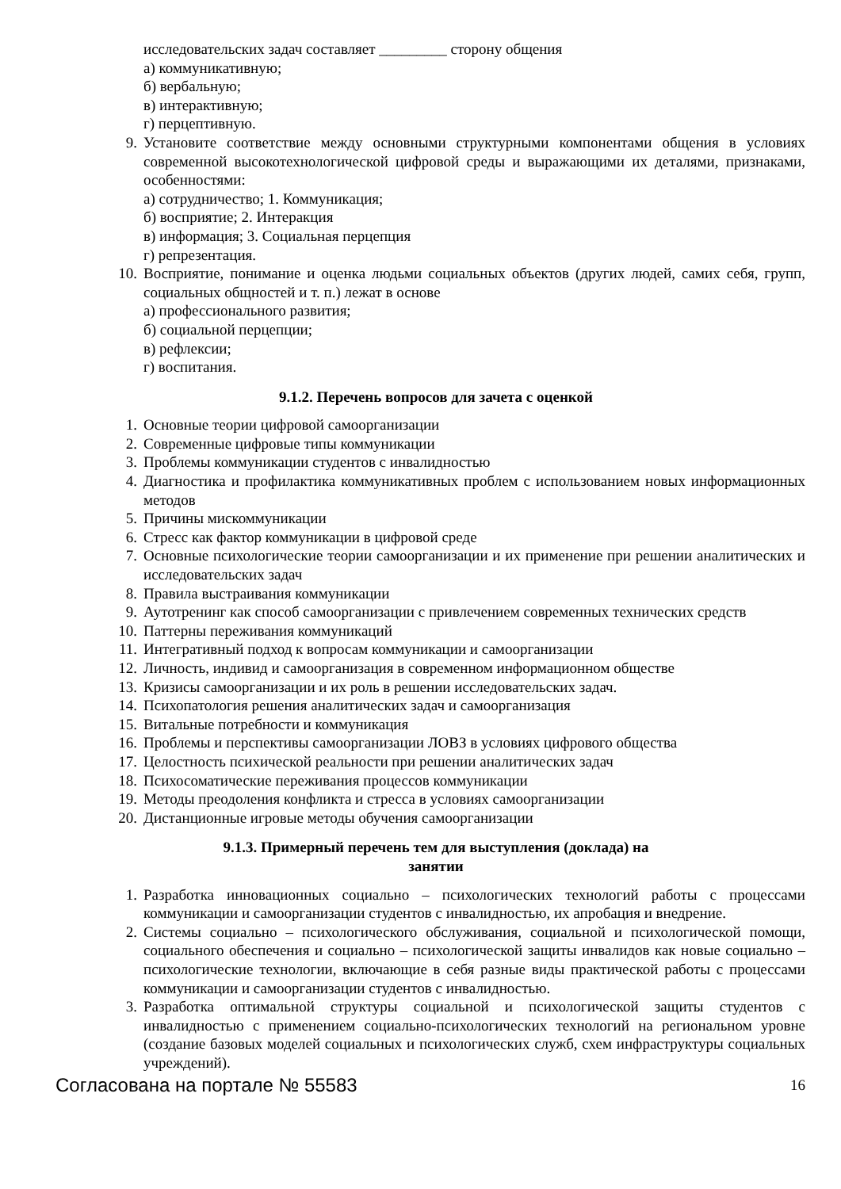исследовательских задач составляет _________ сторону общения
а) коммуникативную;
б) вербальную;
в) интерактивную;
г) перцептивную.
9. Установите соответствие между основными структурными компонентами общения в условиях современной высокотехнологической цифровой среды и выражающими их деталями, признаками, особенностями:
а) сотрудничество; 1. Коммуникация;
б) восприятие; 2. Интеракция
в) информация; 3. Социальная перцепция
г) репрезентация.
10. Восприятие, понимание и оценка людьми социальных объектов (других людей, самих себя, групп, социальных общностей и т. п.) лежат в основе
а) профессионального развития;
б) социальной перцепции;
в) рефлексии;
г) воспитания.
9.1.2. Перечень вопросов для зачета с оценкой
1. Основные теории цифровой самоорганизации
2. Современные цифровые типы коммуникации
3. Проблемы коммуникации студентов с инвалидностью
4. Диагностика и профилактика коммуникативных проблем с использованием новых информационных методов
5. Причины мискоммуникации
6. Стресс как фактор коммуникации в цифровой среде
7. Основные психологические теории самоорганизации и их применение при решении аналитических и исследовательских задач
8. Правила выстраивания коммуникации
9. Аутотренинг как способ самоорганизации с привлечением современных технических средств
10. Паттерны переживания коммуникаций
11. Интегративный подход к вопросам коммуникации и самоорганизации
12. Личность, индивид и самоорганизация в современном информационном обществе
13. Кризисы самоорганизации и их роль в решении исследовательских задач.
14. Психопатология решения аналитических задач и самоорганизация
15. Витальные потребности и коммуникация
16. Проблемы и перспективы самоорганизации ЛОВЗ в условиях цифрового общества
17. Целостность психической реальности при решении аналитических задач
18. Психосоматические переживания процессов коммуникации
19. Методы преодоления конфликта и стресса в условиях самоорганизации
20. Дистанционные игровые методы обучения самоорганизации
9.1.3. Примерный перечень тем для выступления (доклада) на занятии
1. Разработка инновационных социально – психологических технологий работы с процессами коммуникации и самоорганизации студентов с инвалидностью, их апробация и внедрение.
2. Системы социально – психологического обслуживания, социальной и психологической помощи, социального обеспечения и социально – психологической защиты инвалидов как новые социально – психологические технологии, включающие в себя разные виды практической работы с процессами коммуникации и самоорганизации студентов с инвалидностью.
3. Разработка оптимальной структуры социальной и психологической защиты студентов с инвалидностью с применением социально-психологических технологий на региональном уровне (создание базовых моделей социальных и психологических служб, схем инфраструктуры социальных учреждений).
Согласована на портале № 55583 16